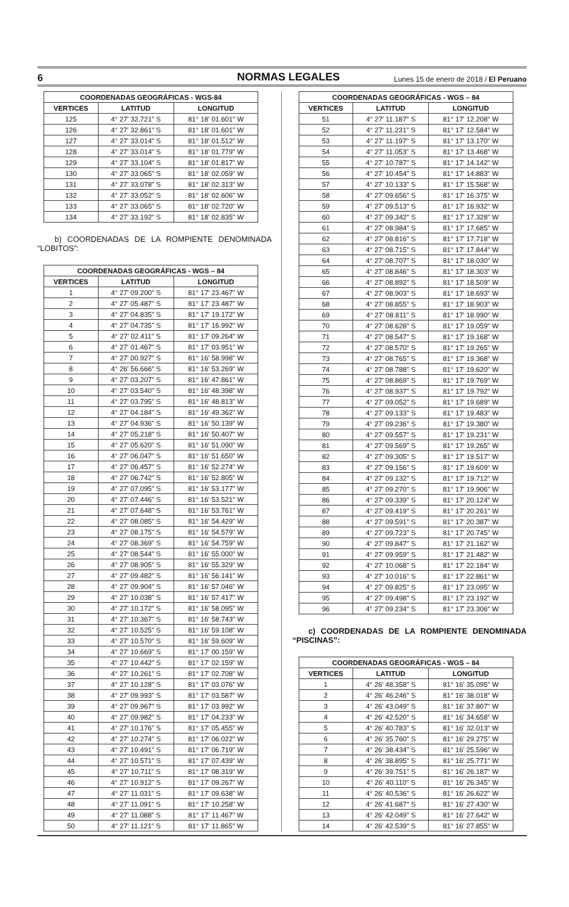6 NORMAS LEGALES Lunes 15 de enero de 2018 / El Peruano
| COORDENADAS GEOGRÁFICAS - WGS-84 | | |
| --- | --- | --- |
| VERTICES | LATITUD | LONGITUD |
| 125 | 4° 27' 32.721" S | 81° 18' 01.601" W |
| 126 | 4° 27' 32.861" S | 81° 18' 01.601" W |
| 127 | 4° 27' 33.014" S | 81° 18' 01.512" W |
| 128 | 4° 27' 33.014" S | 81° 18' 01.779" W |
| 129 | 4° 27' 33.104" S | 81° 18' 01.817" W |
| 130 | 4° 27' 33.065" S | 81° 18' 02.059" W |
| 131 | 4° 27' 33.078" S | 81° 18' 02.313" W |
| 132 | 4° 27' 33.052" S | 81° 18' 02.606" W |
| 133 | 4° 27' 33.065" S | 81° 18' 02.720" W |
| 134 | 4° 27' 33.192" S | 81° 18' 02.835" W |
b) COORDENADAS DE LA ROMPIENTE DENOMINADA “LOBITOS”:
| COORDENADAS GEOGRÁFICAS - WGS – 84 | | |
| --- | --- | --- |
| VERTICES | LATITUD | LONGITUD |
| 1 | 4° 27' 09.200" S | 81° 17' 23.467" W |
| 2 | 4° 27' 05.487" S | 81° 17' 23.487" W |
| 3 | 4° 27' 04.835" S | 81° 17' 19.172" W |
| 4 | 4° 27' 04.735" S | 81° 17' 16.992" W |
| 5 | 4° 27' 02.411" S | 81° 17' 09.264" W |
| 6 | 4° 27' 01.467" S | 81° 17' 03.951" W |
| 7 | 4° 27' 00.927" S | 81° 16' 58.998" W |
| 8 | 4° 26' 56.666" S | 81° 16' 53.269" W |
| 9 | 4° 27' 03.207" S | 81° 16' 47.861" W |
| 10 | 4° 27' 03.540" S | 81° 16' 48.398" W |
| 11 | 4° 27' 03.795" S | 81° 16' 48.813" W |
| 12 | 4° 27' 04.184" S | 81° 16' 49.362" W |
| 13 | 4° 27' 04.936" S | 81° 16' 50.139" W |
| 14 | 4° 27' 05.218" S | 81° 16' 50.407" W |
| 15 | 4° 27' 05.620" S | 81° 16' 51.090" W |
| 16 | 4° 27' 06.047" S | 81° 16' 51.650" W |
| 17 | 4° 27' 06.457" S | 81° 16' 52.274" W |
| 18 | 4° 27' 06.742" S | 81° 16' 52.805" W |
| 19 | 4° 27' 07.095" S | 81° 16' 53.177" W |
| 20 | 4° 27' 07.446" S | 81° 16' 53.521" W |
| 21 | 4° 27' 07.648" S | 81° 16' 53.761" W |
| 22 | 4° 27' 08.085" S | 81° 16' 54.429" W |
| 23 | 4° 27' 08.175" S | 81° 16' 54.579" W |
| 24 | 4° 27' 08.369" S | 81° 16' 54.759" W |
| 25 | 4° 27' 08.544" S | 81° 16' 55.000" W |
| 26 | 4° 27' 08.905" S | 81° 16' 55.329" W |
| 27 | 4° 27' 09.482" S | 81° 16' 56.141" W |
| 28 | 4° 27' 09.904" S | 81° 16' 57.046" W |
| 29 | 4° 27' 10.038" S | 81° 16' 57.417" W |
| 30 | 4° 27' 10.172" S | 81° 16' 58.095" W |
| 31 | 4° 27' 10.367" S | 81° 16' 58.743" W |
| 32 | 4° 27' 10.525" S | 81° 16' 59.108" W |
| 33 | 4° 27' 10.570" S | 81° 16' 59.609" W |
| 34 | 4° 27' 10.669" S | 81° 17' 00.159" W |
| 35 | 4° 27' 10.442" S | 81° 17' 02.159" W |
| 36 | 4° 27' 10.261" S | 81° 17' 02.708" W |
| 37 | 4° 27' 10.128" S | 81° 17' 03.076" W |
| 38 | 4° 27' 09.993" S | 81° 17' 03.587" W |
| 39 | 4° 27' 09.967" S | 81° 17' 03.992" W |
| 40 | 4° 27' 09.982" S | 81° 17' 04.233" W |
| 41 | 4° 27' 10.176" S | 81° 17' 05.455" W |
| 42 | 4° 27' 10.274" S | 81° 17' 06.022" W |
| 43 | 4° 27' 10.491" S | 81° 17' 06.719" W |
| 44 | 4° 27' 10.571" S | 81° 17' 07.439" W |
| 45 | 4° 27' 10.711" S | 81° 17' 08.319" W |
| 46 | 4° 27' 10.912" S | 81° 17' 09.267" W |
| 47 | 4° 27' 11.031" S | 81° 17' 09.638" W |
| 48 | 4° 27' 11.091" S | 81° 17' 10.258" W |
| 49 | 4° 27' 11.088" S | 81° 17' 11.467" W |
| 50 | 4° 27' 11.121" S | 81° 17' 11.865" W |
| COORDENADAS GEOGRÁFICAS - WGS – 84 | | |
| --- | --- | --- |
| VERTICES | LATITUD | LONGITUD |
| 51 | 4° 27' 11.187" S | 81° 17' 12.208" W |
| 52 | 4° 27' 11.231" S | 81° 17' 12.584" W |
| 53 | 4° 27' 11.197" S | 81° 17' 13.170" W |
| 54 | 4° 27' 11.053" S | 81° 17' 13.468" W |
| 55 | 4° 27' 10.787" S | 81° 17' 14.142" W |
| 56 | 4° 27' 10.454" S | 81° 17' 14.883" W |
| 57 | 4° 27' 10.133" S | 81° 17' 15.568" W |
| 58 | 4° 27' 09.656" S | 81° 17' 16.375" W |
| 59 | 4° 27' 09.513" S | 81° 17' 16.932" W |
| 60 | 4° 27' 09.342" S | 81° 17' 17.328" W |
| 61 | 4° 27' 08.984" S | 81° 17' 17.685" W |
| 62 | 4° 27' 08.816" S | 81° 17' 17.718" W |
| 63 | 4° 27' 08.715" S | 81° 17' 17.844" W |
| 64 | 4° 27' 08.707" S | 81° 17' 18.030" W |
| 65 | 4° 27' 08.846" S | 81° 17' 18.303" W |
| 66 | 4° 27' 08.892" S | 81° 17' 18.509" W |
| 67 | 4° 27' 08.903" S | 81° 17' 18.693" W |
| 68 | 4° 27' 08.855" S | 81° 17' 18.903" W |
| 69 | 4° 27' 08.811" S | 81° 17' 18.990" W |
| 70 | 4° 27' 08.628" S | 81° 17' 19.059" W |
| 71 | 4° 27' 08.547" S | 81° 17' 19.168" W |
| 72 | 4° 27' 08.570" S | 81° 17' 19.265" W |
| 73 | 4° 27' 08.765" S | 81° 17' 19.368" W |
| 74 | 4° 27' 08.788" S | 81° 17' 19.620" W |
| 75 | 4° 27' 08.869" S | 81° 17' 19.769" W |
| 76 | 4° 27' 08.937" S | 81° 17' 19.792" W |
| 77 | 4° 27' 09.052" S | 81° 17' 19.689" W |
| 78 | 4° 27' 09.133" S | 81° 17' 19.483" W |
| 79 | 4° 27' 09.236" S | 81° 17' 19.380" W |
| 80 | 4° 27' 09.557" S | 81° 17' 19.231" W |
| 81 | 4° 27' 09.569" S | 81° 17' 19.265" W |
| 82 | 4° 27' 09.305" S | 81° 17' 19.517" W |
| 83 | 4° 27' 09.156" S | 81° 17' 19.609" W |
| 84 | 4° 27' 09.132" S | 81° 17' 19.712" W |
| 85 | 4° 27' 09.270" S | 81° 17' 19.906" W |
| 86 | 4° 27' 09.339" S | 81° 17' 20.124" W |
| 87 | 4° 27' 09.419" S | 81° 17' 20.261" W |
| 88 | 4° 27' 09.591" S | 81° 17' 20.387" W |
| 89 | 4° 27' 09.723" S | 81° 17' 20.745" W |
| 90 | 4° 27' 09.847" S | 81° 17' 21.162" W |
| 91 | 4° 27' 09.959" S | 81° 17' 21.482" W |
| 92 | 4° 27' 10.068" S | 81° 17' 22.184" W |
| 93 | 4° 27' 10.016" S | 81° 17' 22.861" W |
| 94 | 4° 27' 09.825" S | 81° 17' 23.095" W |
| 95 | 4° 27' 09.498" S | 81° 17' 23.192" W |
| 96 | 4° 27' 09.234" S | 81° 17' 23.306" W |
c) COORDENADAS DE LA ROMPIENTE DENOMINADA “PISCINAS”:
| COORDENADAS GEOGRÁFICAS - WGS – 84 | | |
| --- | --- | --- |
| VERTICES | LATITUD | LONGITUD |
| 1 | 4° 26' 48.358" S | 81° 16' 35.095" W |
| 2 | 4° 26' 46.246" S | 81° 16' 38.018" W |
| 3 | 4° 26' 43.049" S | 81° 16' 37.807" W |
| 4 | 4° 26' 42.520" S | 81° 16' 34.658" W |
| 5 | 4° 26' 40.783" S | 81° 16' 32.013" W |
| 6 | 4° 26' 35.760" S | 81° 16' 29.275" W |
| 7 | 4° 26' 38.434" S | 81° 16' 25.596" W |
| 8 | 4° 26' 38.895" S | 81° 16' 25.771" W |
| 9 | 4° 26' 39.751" S | 81° 16' 26.187" W |
| 10 | 4° 26' 40.110" S | 81° 16' 26.345" W |
| 11 | 4° 26' 40.536" S | 81° 16' 26.622" W |
| 12 | 4° 26' 41.687" S | 81° 16' 27.430" W |
| 13 | 4° 26' 42.049" S | 81° 16' 27.642" W |
| 14 | 4° 26' 42.539" S | 81° 16' 27.855" W |